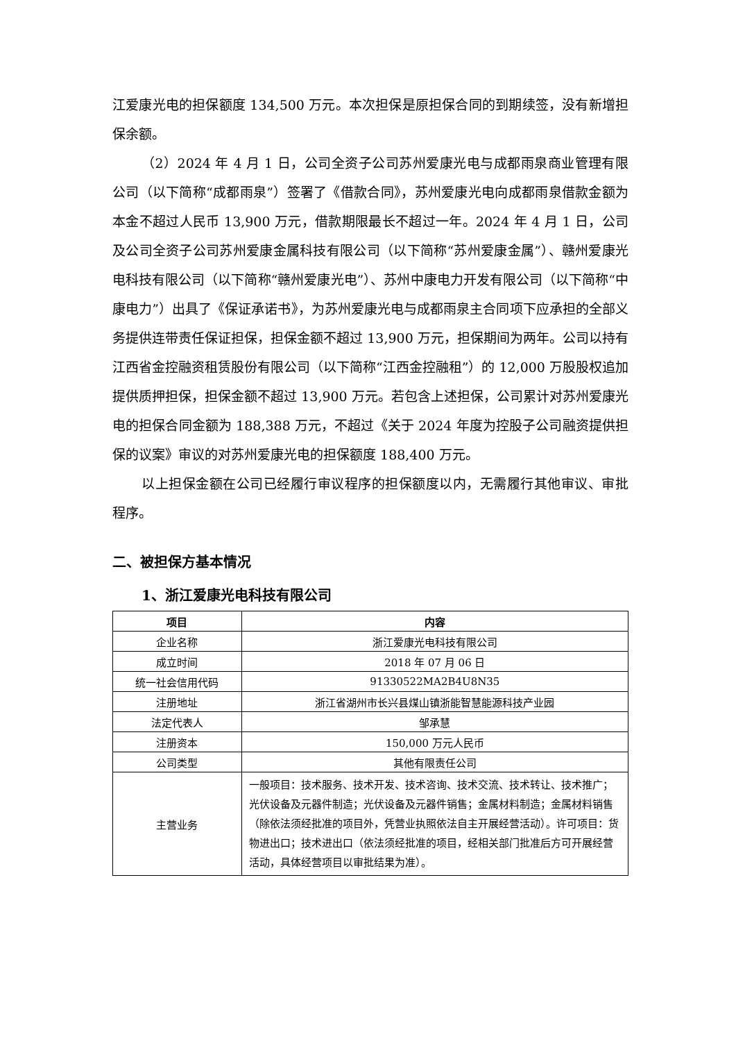江爱康光电的担保额度 134,500 万元。本次担保是原担保合同的到期续签，没有新增担保余额。
（2）2024 年 4 月 1 日，公司全资子公司苏州爱康光电与成都雨泉商业管理有限公司（以下简称“成都雨泉”）签署了《借款合同》，苏州爱康光电向成都雨泉借款金额为本金不超过人民币 13,900 万元，借款期限最长不超过一年。2024 年 4 月 1 日，公司及公司全资子公司苏州爱康金属科技有限公司（以下简称“苏州爱康金属”）、赣州爱康光电科技有限公司（以下简称“赣州爱康光电”）、苏州中康电力开发有限公司（以下简称“中康电力”）出具了《保证承诺书》，为苏州爱康光电与成都雨泉主合同项下应承担的全部义务提供连带责任保证担保，担保金额不超过 13,900 万元，担保期间为两年。公司以持有江西省金控融资租赁股份有限公司（以下简称“江西金控融租”）的 12,000 万股股权追加提供质押担保，担保金额不超过 13,900 万元。若包含上述担保，公司累计对苏州爱康光电的担保合同金额为 188,388 万元，不超过《关于 2024 年度为控股子公司融资提供担保的议案》审议的对苏州爱康光电的担保额度 188,400 万元。
以上担保金额在公司已经履行审议程序的担保额度以内，无需履行其他审议、审批程序。
二、被担保方基本情况
1、浙江爱康光电科技有限公司
| 项目 | 内容 |
| --- | --- |
| 企业名称 | 浙江爱康光电科技有限公司 |
| 成立时间 | 2018 年 07 月 06 日 |
| 统一社会信用代码 | 91330522MA2B4U8N35 |
| 注册地址 | 浙江省湖州市长兴县煤山镇浙能智慧能源科技产业园 |
| 法定代表人 | 邹承慧 |
| 注册资本 | 150,000 万元人民币 |
| 公司类型 | 其他有限责任公司 |
| 主营业务 | 一般项目：技术服务、技术开发、技术咨询、技术交流、技术转让、技术推广；光伏设备及元器件制造；光伏设备及元器件销售；金属材料制造；金属材料销售（除依法须经批准的项目外，凭营业执照依法自主开展经营活动）。许可项目：货物进出口；技术进出口（依法须经批准的项目，经相关部门批准后方可开展经营活动，具体经营项目以审批结果为准）。 |